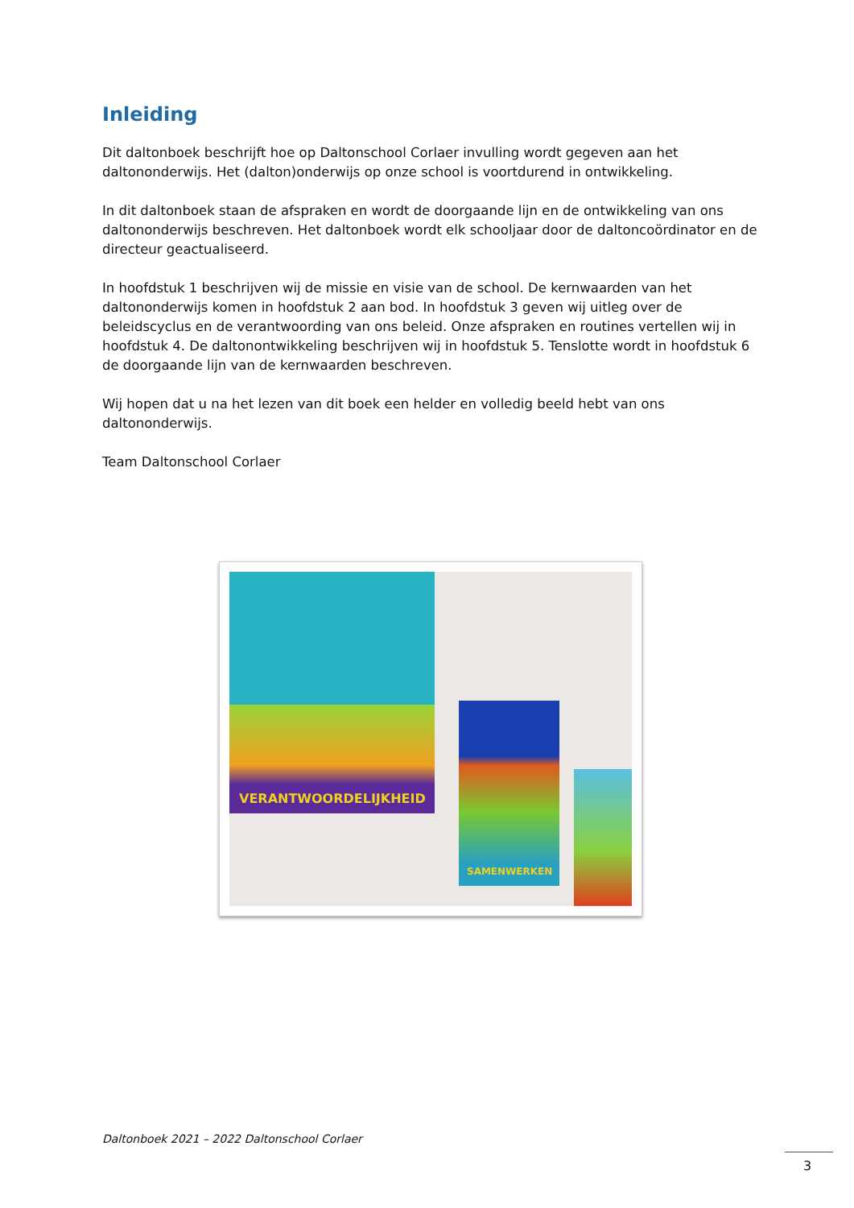Inleiding
Dit daltonboek beschrijft hoe op Daltonschool Corlaer invulling wordt gegeven aan het daltononderwijs. Het (dalton)onderwijs op onze school is voortdurend in ontwikkeling.
In dit daltonboek staan de afspraken en wordt de doorgaande lijn en de ontwikkeling van ons daltononderwijs beschreven. Het daltonboek wordt elk schooljaar door de daltoncoördinator en de directeur geactualiseerd.
In hoofdstuk 1 beschrijven wij de missie en visie van de school. De kernwaarden van het daltononderwijs komen in hoofdstuk 2 aan bod. In hoofdstuk 3 geven wij uitleg over de beleidscyclus en de verantwoording van ons beleid. Onze afspraken en routines vertellen wij in hoofdstuk 4. De daltonontwikkeling beschrijven wij in hoofdstuk 5. Tenslotte wordt in hoofdstuk 6 de doorgaande lijn van de kernwaarden beschreven.
Wij hopen dat u na het lezen van dit boek een helder en volledig beeld hebt van ons daltononderwijs.
Team Daltonschool Corlaer
VERANTWOORDELIJKHEID
SAMENWERKEN
Daltonboek 2021 – 2022 Daltonschool Corlaer
3